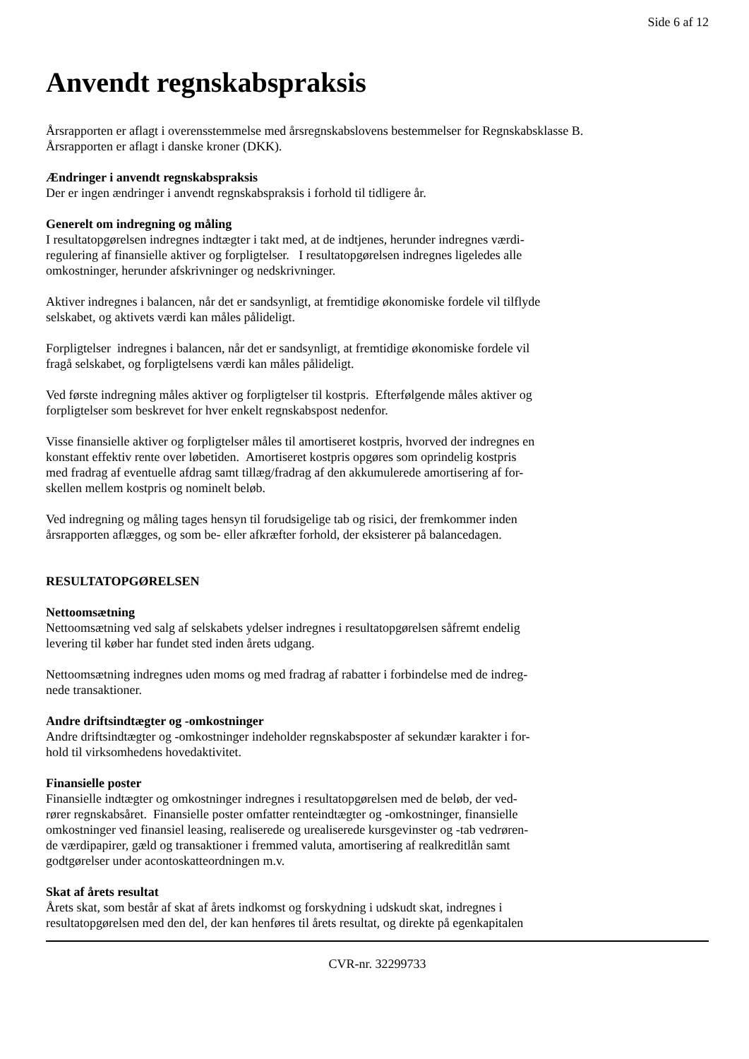Side 6 af 12
Anvendt regnskabspraksis
Årsrapporten er aflagt i overensstemmelse med årsregnskabslovens bestemmelser for Regnskabsklasse B.
Årsrapporten er aflagt i danske kroner (DKK).
Ændringer i anvendt regnskabspraksis
Der er ingen ændringer i anvendt regnskabspraksis i forhold til tidligere år.
Generelt om indregning og måling
I resultatopgørelsen indregnes indtægter i takt med, at de indtjenes, herunder indregnes værdi-
regulering af finansielle aktiver og forpligtelser. I resultatopgørelsen indregnes ligeledes alle
omkostninger, herunder afskrivninger og nedskrivninger.
Aktiver indregnes i balancen, når det er sandsynligt, at fremtidige økonomiske fordele vil tilflyde
selskabet, og aktivets værdi kan måles pålideligt.
Forpligtelser indregnes i balancen, når det er sandsynligt, at fremtidige økonomiske fordele vil
fragå selskabet, og forpligtelsens værdi kan måles pålideligt.
Ved første indregning måles aktiver og forpligtelser til kostpris. Efterfølgende måles aktiver og
forpligtelser som beskrevet for hver enkelt regnskabspost nedenfor.
Visse finansielle aktiver og forpligtelser måles til amortiseret kostpris, hvorved der indregnes en
konstant effektiv rente over løbetiden. Amortiseret kostpris opgøres som oprindelig kostpris
med fradrag af eventuelle afdrag samt tillæg/fradrag af den akkumulerede amortisering af for-
skellen mellem kostpris og nominelt beløb.
Ved indregning og måling tages hensyn til forudsigelige tab og risici, der fremkommer inden
årsrapporten aflægges, og som be- eller afkræfter forhold, der eksisterer på balancedagen.
RESULTATOPGØRELSEN
Nettoomsætning
Nettoomsætning ved salg af selskabets ydelser indregnes i resultatopgørelsen såfremt endelig
levering til køber har fundet sted inden årets udgang.
Nettoomsætning indregnes uden moms og med fradrag af rabatter i forbindelse med de indreg-
nede transaktioner.
Andre driftsindtægter og -omkostninger
Andre driftsindtægter og -omkostninger indeholder regnskabsposter af sekundær karakter i for-
hold til virksomhedens hovedaktivitet.
Finansielle poster
Finansielle indtægter og omkostninger indregnes i resultatopgørelsen med de beløb, der ved-
rører regnskabsåret. Finansielle poster omfatter renteindtægter og -omkostninger, finansielle
omkostninger ved finansiel leasing, realiserede og urealiserede kursgevinster og -tab vedrøren-
de værdipapirer, gæld og transaktioner i fremmed valuta, amortisering af realkreditlån samt
godtgørelser under acontoskatteordningen m.v.
Skat af årets resultat
Årets skat, som består af skat af årets indkomst og forskydning i udskudt skat, indregnes i
resultatopgørelsen med den del, der kan henføres til årets resultat, og direkte på egenkapitalen
CVR-nr. 32299733